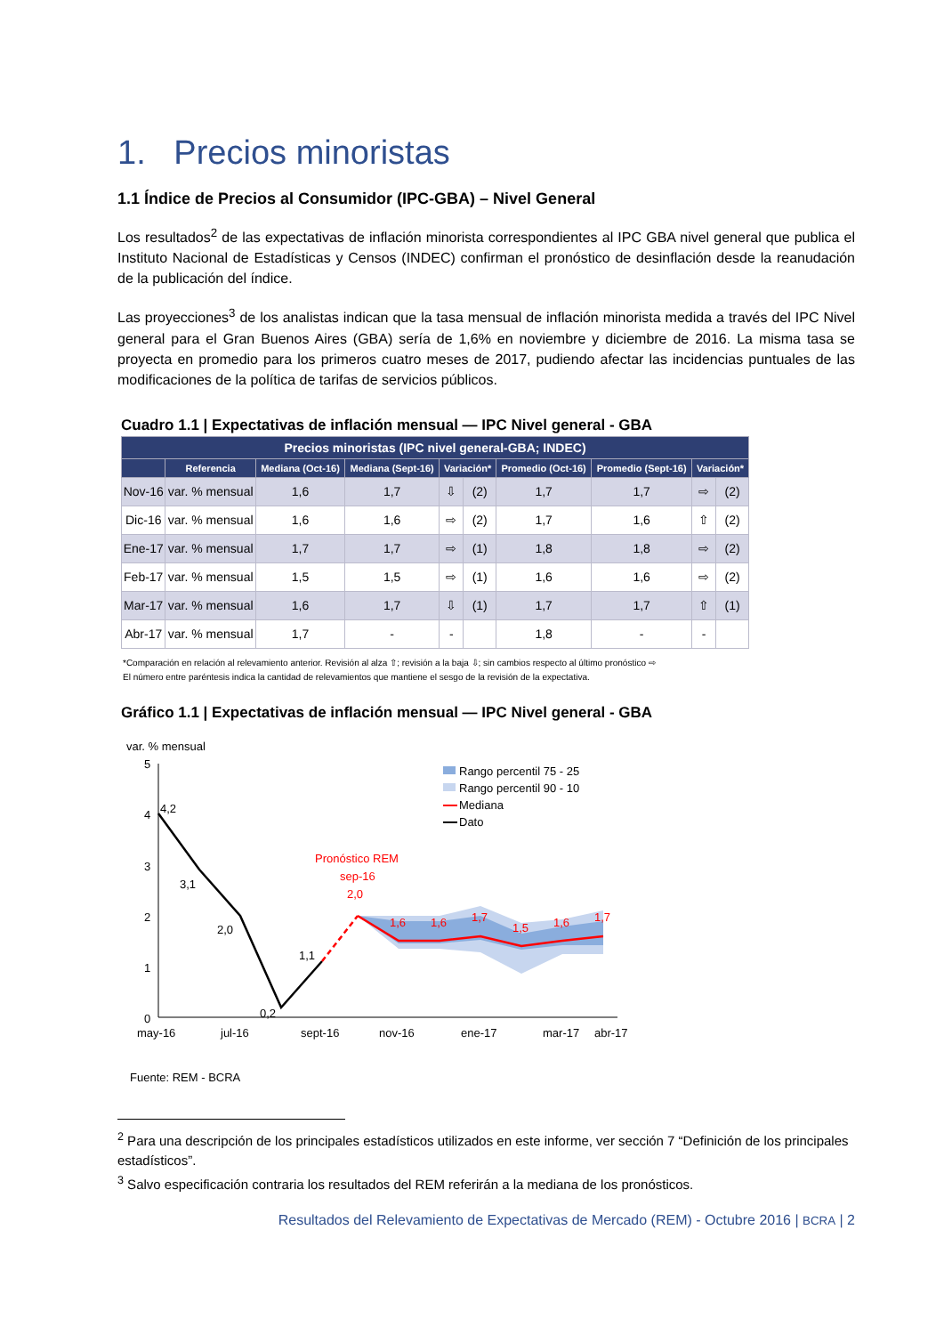1. Precios minoristas
1.1 Índice de Precios al Consumidor (IPC-GBA) – Nivel General
Los resultados<sup>2</sup> de las expectativas de inflación minorista correspondientes al IPC GBA nivel general que publica el Instituto Nacional de Estadísticas y Censos (INDEC) confirman el pronóstico de desinflación desde la reanudación de la publicación del índice.
Las proyecciones<sup>3</sup> de los analistas indican que la tasa mensual de inflación minorista medida a través del IPC Nivel general para el Gran Buenos Aires (GBA) sería de 1,6% en noviembre y diciembre de 2016. La misma tasa se proyecta en promedio para los primeros cuatro meses de 2017, pudiendo afectar las incidencias puntuales de las modificaciones de la política de tarifas de servicios públicos.
Cuadro 1.1 | Expectativas de inflación mensual — IPC Nivel general - GBA
| Precios minoristas (IPC nivel general-GBA; INDEC) | | | | | | | | | |
| --- | --- | --- | --- | --- | --- | --- | --- | --- | --- |
| | Referencia | Mediana (Oct-16) | Mediana (Sept-16) | Variación* | | Promedio (Oct-16) | Promedio (Sept-16) | Variación* | |
| Nov-16 | var. % mensual | 1,6 | 1,7 | ⇩ | (2) | 1,7 | 1,7 | ⇨ | (2) |
| Dic-16 | var. % mensual | 1,6 | 1,6 | ⇨ | (2) | 1,7 | 1,6 | ⇧ | (2) |
| Ene-17 | var. % mensual | 1,7 | 1,7 | ⇨ | (1) | 1,8 | 1,8 | ⇨ | (2) |
| Feb-17 | var. % mensual | 1,5 | 1,5 | ⇨ | (1) | 1,6 | 1,6 | ⇨ | (2) |
| Mar-17 | var. % mensual | 1,6 | 1,7 | ⇩ | (1) | 1,7 | 1,7 | ⇧ | (1) |
| Abr-17 | var. % mensual | 1,7 | - | - | | 1,8 | - | - | |
*Comparación en relación al relevamiento anterior. Revisión al alza ⇧; revisión a la baja ⇩; sin cambios respecto al último pronóstico ⇨
El número entre paréntesis indica la cantidad de relevamientos que mantiene el sesgo de la revisión de la expectativa.
Gráfico 1.1 | Expectativas de inflación mensual — IPC Nivel general - GBA
var. % mensual
5
4
3
2
1
0
4,2
3,1
2,0
0,2
1,1
Pronóstico REM
sep-16
2,0
1,6
1,6
1,7
1,5
1,6
1,7
Rango percentil 75 - 25
Rango percentil 90 - 10
Mediana
Dato
may-16
jul-16
sept-16
nov-16
ene-17
mar-17
abr-17
Fuente: REM - BCRA
<sup>2</sup> Para una descripción de los principales estadísticos utilizados en este informe, ver sección 7 “Definición de los principales estadísticos”.
<sup>3</sup> Salvo especificación contraria los resultados del REM referirán a la mediana de los pronósticos.
Resultados del Relevamiento de Expectativas de Mercado (REM) - Octubre 2016 | BCRA | 2